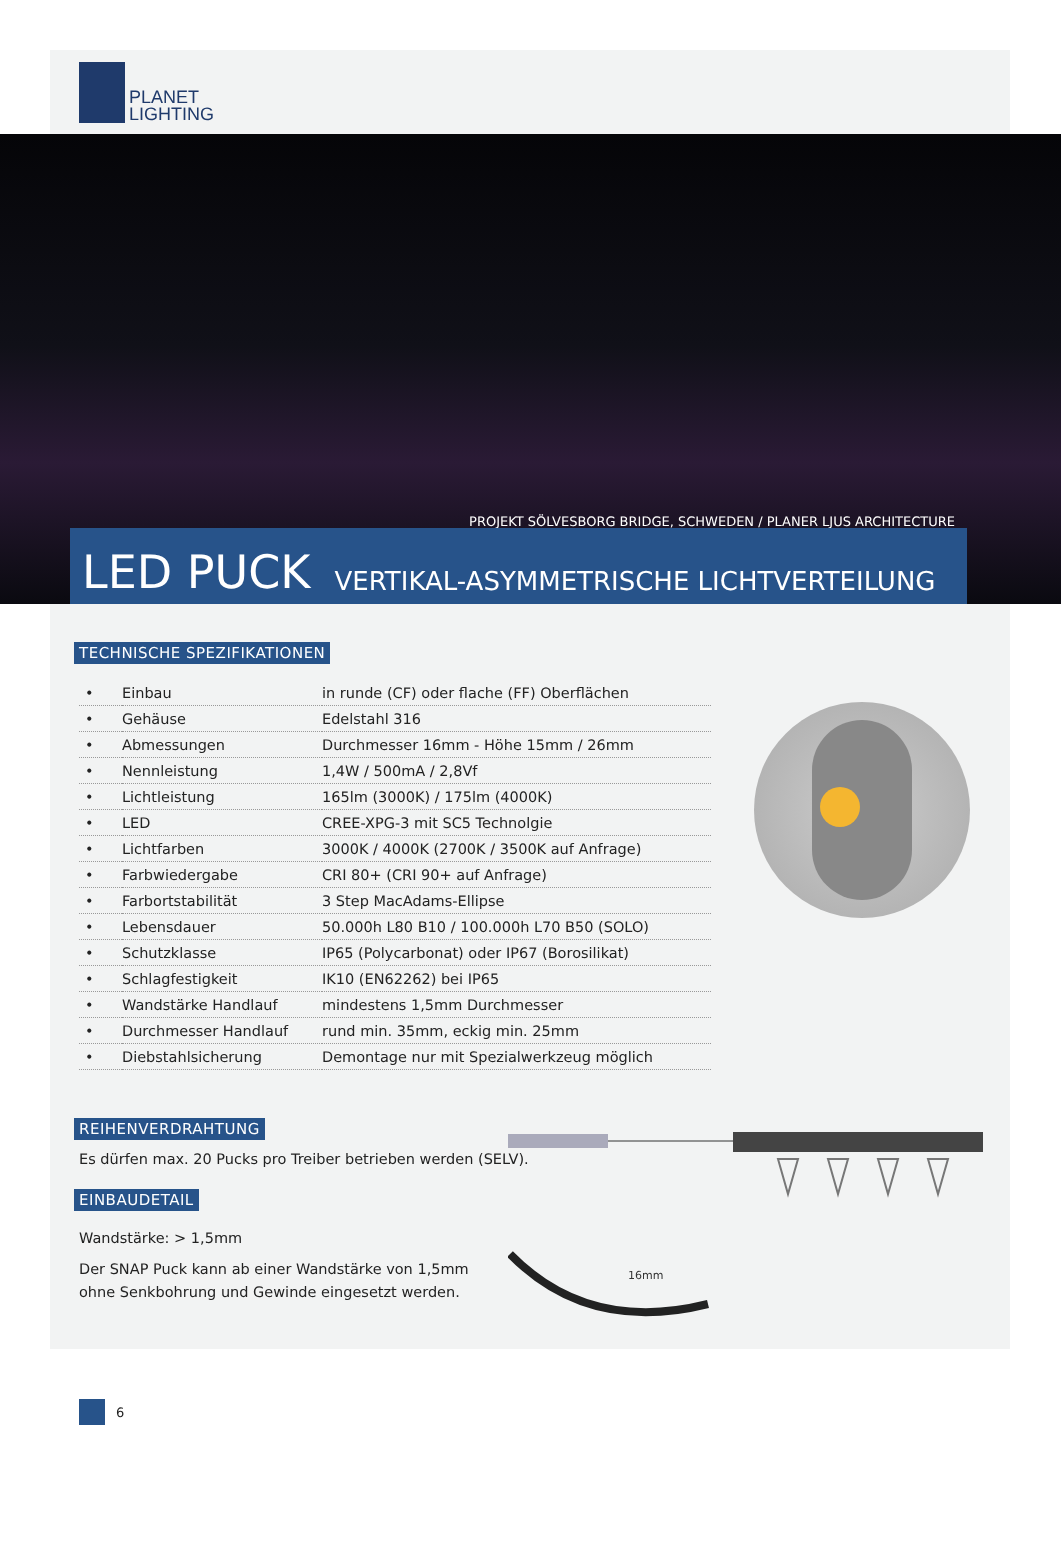PLANET
LIGHTING
PROJEKT SÖLVESBORG BRIDGE, SCHWEDEN / PLANER LJUS ARCHITECTURE
LED PUCK VERTIKAL-ASYMMETRISCHE LICHTVERTEILUNG
TECHNISCHE SPEZIFIKATIONEN
| • | Einbau | in runde (CF) oder flache (FF) Oberflächen |
| • | Gehäuse | Edelstahl 316 |
| • | Abmessungen | Durchmesser 16mm - Höhe 15mm / 26mm |
| • | Nennleistung | 1,4W / 500mA / 2,8Vf |
| • | Lichtleistung | 165lm (3000K) / 175lm (4000K) |
| • | LED | CREE-XPG-3 mit SC5 Technolgie |
| • | Lichtfarben | 3000K / 4000K (2700K / 3500K auf Anfrage) |
| • | Farbwiedergabe | CRI 80+ (CRI 90+ auf Anfrage) |
| • | Farbortstabilität | 3 Step MacAdams-Ellipse |
| • | Lebensdauer | 50.000h L80 B10 / 100.000h L70 B50 (SOLO) |
| • | Schutzklasse | IP65 (Polycarbonat) oder IP67 (Borosilikat) |
| • | Schlagfestigkeit | IK10 (EN62262) bei IP65 |
| • | Wandstärke Handlauf | mindestens 1,5mm Durchmesser |
| • | Durchmesser Handlauf | rund min. 35mm, eckig min. 25mm |
| • | Diebstahlsicherung | Demontage nur mit Spezialwerkzeug möglich |
REIHENVERDRAHTUNG
Es dürfen max. 20 Pucks pro Treiber betrieben werden (SELV).
EINBAUDETAIL
Wandstärke: > 1,5mm
Der SNAP Puck kann ab einer Wandstärke von 1,5mm
ohne Senkbohrung und Gewinde eingesetzt werden.
16mm
6